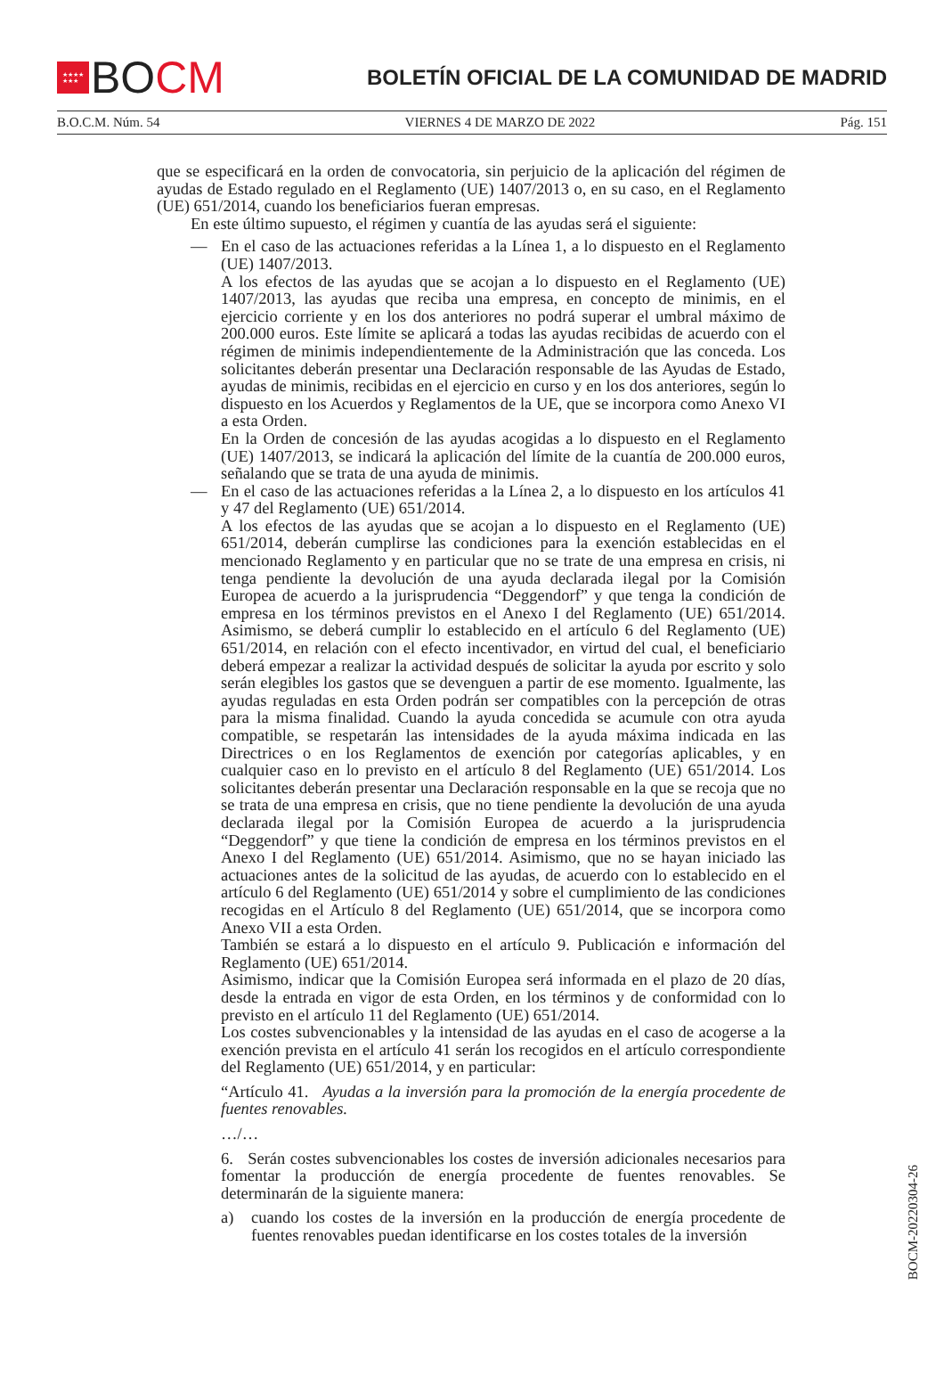★★★★
★★★
BO CM
BOLETÍN OFICIAL DE LA COMUNIDAD DE MADRID
B.O.C.M. Núm. 54 VIERNES 4 DE MARZO DE 2022 Pág. 151
que se especificará en la orden de convocatoria, sin perjuicio de la aplicación del régimen de ayudas de Estado regulado en el Reglamento (UE) 1407/2013 o, en su caso, en el Reglamento (UE) 651/2014, cuando los beneficiarios fueran empresas.
En este último supuesto, el régimen y cuantía de las ayudas será el siguiente:
— En el caso de las actuaciones referidas a la Línea 1, a lo dispuesto en el Reglamento (UE) 1407/2013.
A los efectos de las ayudas que se acojan a lo dispuesto en el Reglamento (UE) 1407/2013, las ayudas que reciba una empresa, en concepto de minimis, en el ejercicio corriente y en los dos anteriores no podrá superar el umbral máximo de 200.000 euros. Este límite se aplicará a todas las ayudas recibidas de acuerdo con el régimen de minimis independientemente de la Administración que las conceda. Los solicitantes deberán presentar una Declaración responsable de las Ayudas de Estado, ayudas de minimis, recibidas en el ejercicio en curso y en los dos anteriores, según lo dispuesto en los Acuerdos y Reglamentos de la UE, que se incorpora como Anexo VI a esta Orden.
En la Orden de concesión de las ayudas acogidas a lo dispuesto en el Reglamento (UE) 1407/2013, se indicará la aplicación del límite de la cuantía de 200.000 euros, señalando que se trata de una ayuda de minimis.
— En el caso de las actuaciones referidas a la Línea 2, a lo dispuesto en los artículos 41 y 47 del Reglamento (UE) 651/2014.
A los efectos de las ayudas que se acojan a lo dispuesto en el Reglamento (UE) 651/2014, deberán cumplirse las condiciones para la exención establecidas en el mencionado Reglamento y en particular que no se trate de una empresa en crisis, ni tenga pendiente la devolución de una ayuda declarada ilegal por la Comisión Europea de acuerdo a la jurisprudencia “Deggendorf” y que tenga la condición de empresa en los términos previstos en el Anexo I del Reglamento (UE) 651/2014. Asimismo, se deberá cumplir lo establecido en el artículo 6 del Reglamento (UE) 651/2014, en relación con el efecto incentivador, en virtud del cual, el beneficiario deberá empezar a realizar la actividad después de solicitar la ayuda por escrito y solo serán elegibles los gastos que se devenguen a partir de ese momento. Igualmente, las ayudas reguladas en esta Orden podrán ser compatibles con la percepción de otras para la misma finalidad. Cuando la ayuda concedida se acumule con otra ayuda compatible, se respetarán las intensidades de la ayuda máxima indicada en las Directrices o en los Reglamentos de exención por categorías aplicables, y en cualquier caso en lo previsto en el artículo 8 del Reglamento (UE) 651/2014. Los solicitantes deberán presentar una Declaración responsable en la que se recoja que no se trata de una empresa en crisis, que no tiene pendiente la devolución de una ayuda declarada ilegal por la Comisión Europea de acuerdo a la jurisprudencia “Deggendorf” y que tiene la condición de empresa en los términos previstos en el Anexo I del Reglamento (UE) 651/2014. Asimismo, que no se hayan iniciado las actuaciones antes de la solicitud de las ayudas, de acuerdo con lo establecido en el artículo 6 del Reglamento (UE) 651/2014 y sobre el cumplimiento de las condiciones recogidas en el Artículo 8 del Reglamento (UE) 651/2014, que se incorpora como Anexo VII a esta Orden.
También se estará a lo dispuesto en el artículo 9. Publicación e información del Reglamento (UE) 651/2014.
Asimismo, indicar que la Comisión Europea será informada en el plazo de 20 días, desde la entrada en vigor de esta Orden, en los términos y de conformidad con lo previsto en el artículo 11 del Reglamento (UE) 651/2014.
Los costes subvencionables y la intensidad de las ayudas en el caso de acogerse a la exención prevista en el artículo 41 serán los recogidos en el artículo correspondiente del Reglamento (UE) 651/2014, y en particular:
“Artículo 41. Ayudas a la inversión para la promoción de la energía procedente de fuentes renovables.
…/…
6. Serán costes subvencionables los costes de inversión adicionales necesarios para fomentar la producción de energía procedente de fuentes renovables. Se determinarán de la siguiente manera:
a) cuando los costes de la inversión en la producción de energía procedente de fuentes renovables puedan identificarse en los costes totales de la inversión
BOCM-20220304-26